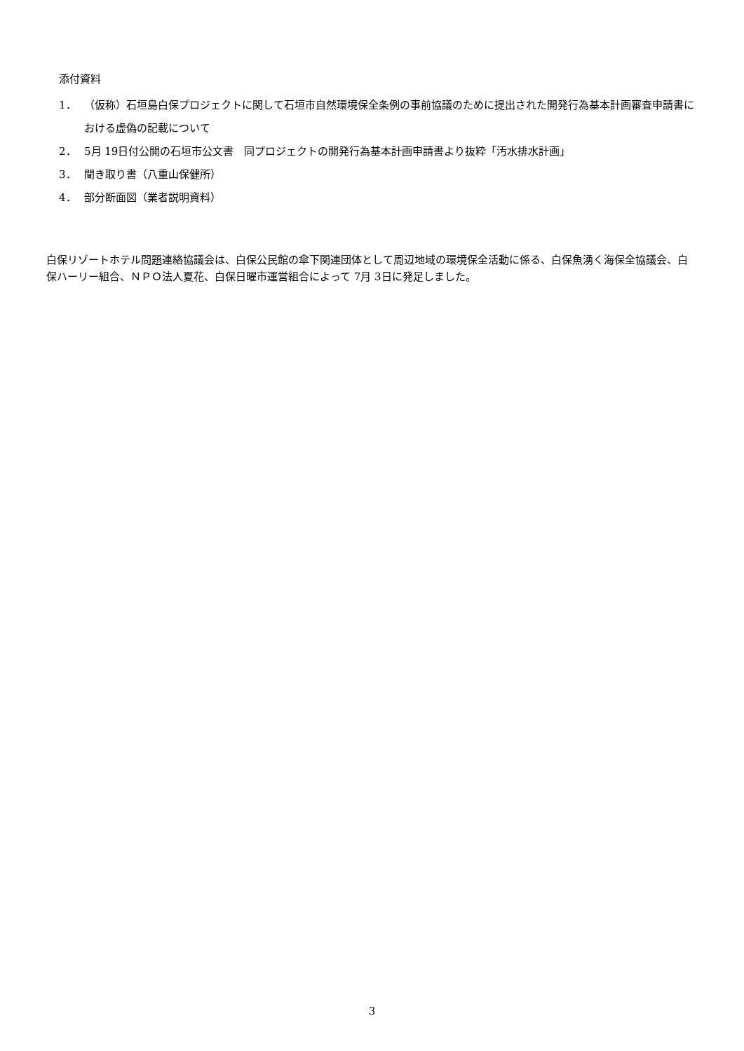添付資料
1． （仮称）石垣島白保プロジェクトに関して石垣市自然環境保全条例の事前協議のために提出された開発行為基本計画審査申請書における虚偽の記載について
2． 5月 19日付公開の石垣市公文書　同プロジェクトの開発行為基本計画申請書より抜粋「汚水排水計画」
3． 聞き取り書（八重山保健所）
4． 部分断面図（業者説明資料）
白保リゾートホテル問題連絡協議会は、白保公民館の傘下関連団体として周辺地域の環境保全活動に係る、白保魚湧く海保全協議会、白保ハーリー組合、ＮＰＯ法人夏花、白保日曜市運営組合によって 7月 3日に発足しました。
3